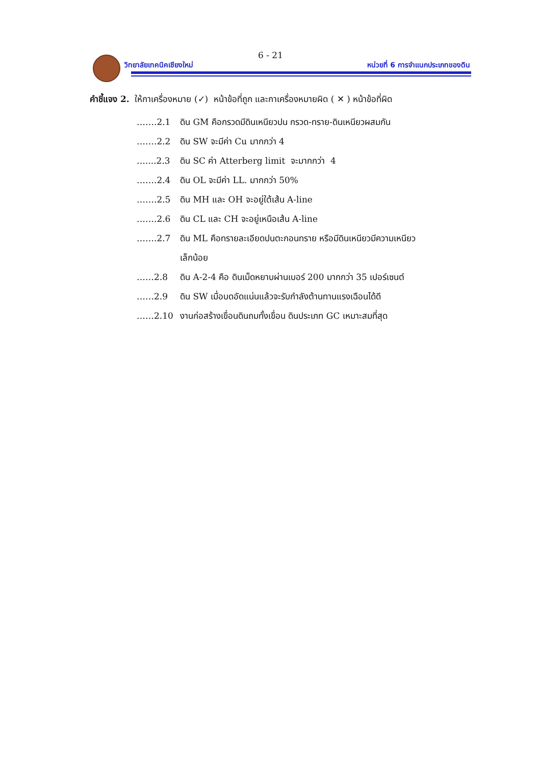6 - 21
วิทยาลัยเทคนิคเชียงใหม่
หน่วยที่ 6 การจำแนกประเภทของดิน
คำชี้แจง 2. ให้กาเครื่องหมาย (✓) หน้าข้อที่ถูก และกาเครื่องหมายผิด ( ✕ ) หน้าข้อที่ผิด
…….2.1 ดิน GM คือกรวดมีดินเหนียวปน กรวด-ทราย-ดินเหนียวผสมกัน
…….2.2 ดิน SW จะมีค่า Cu มากกว่า 4
…....2.3 ดิน SC ค่า Atterberg limit จะมากกว่า 4
…….2.4 ดิน OL จะมีค่า LL. มากกว่า 50%
…….2.5 ดิน MH และ OH จะอยู่ใต้เส้น A-line
…….2.6 ดิน CL และ CH จะอยู่เหนือเส้น A-line
…….2.7 ดิน ML คือทรายละเอียดปนตะกอนทราย หรือมีดินเหนียวมีความเหนียว
เล็กน้อย
……2.8 ดิน A-2-4 คือ ดินเม็ดหยาบผ่านเบอร์ 200 มากกว่า 35 เปอร์เซนต์
……2.9 ดิน SW เมื่อบดอัดแน่นแล้วจะรับกำลังต้านทานแรงเฉือนได้ดี
……2.10 งานก่อสร้างเขื่อนดินถมทั้งเขื่อน ดินประเภท GC เหมาะสมที่สุด